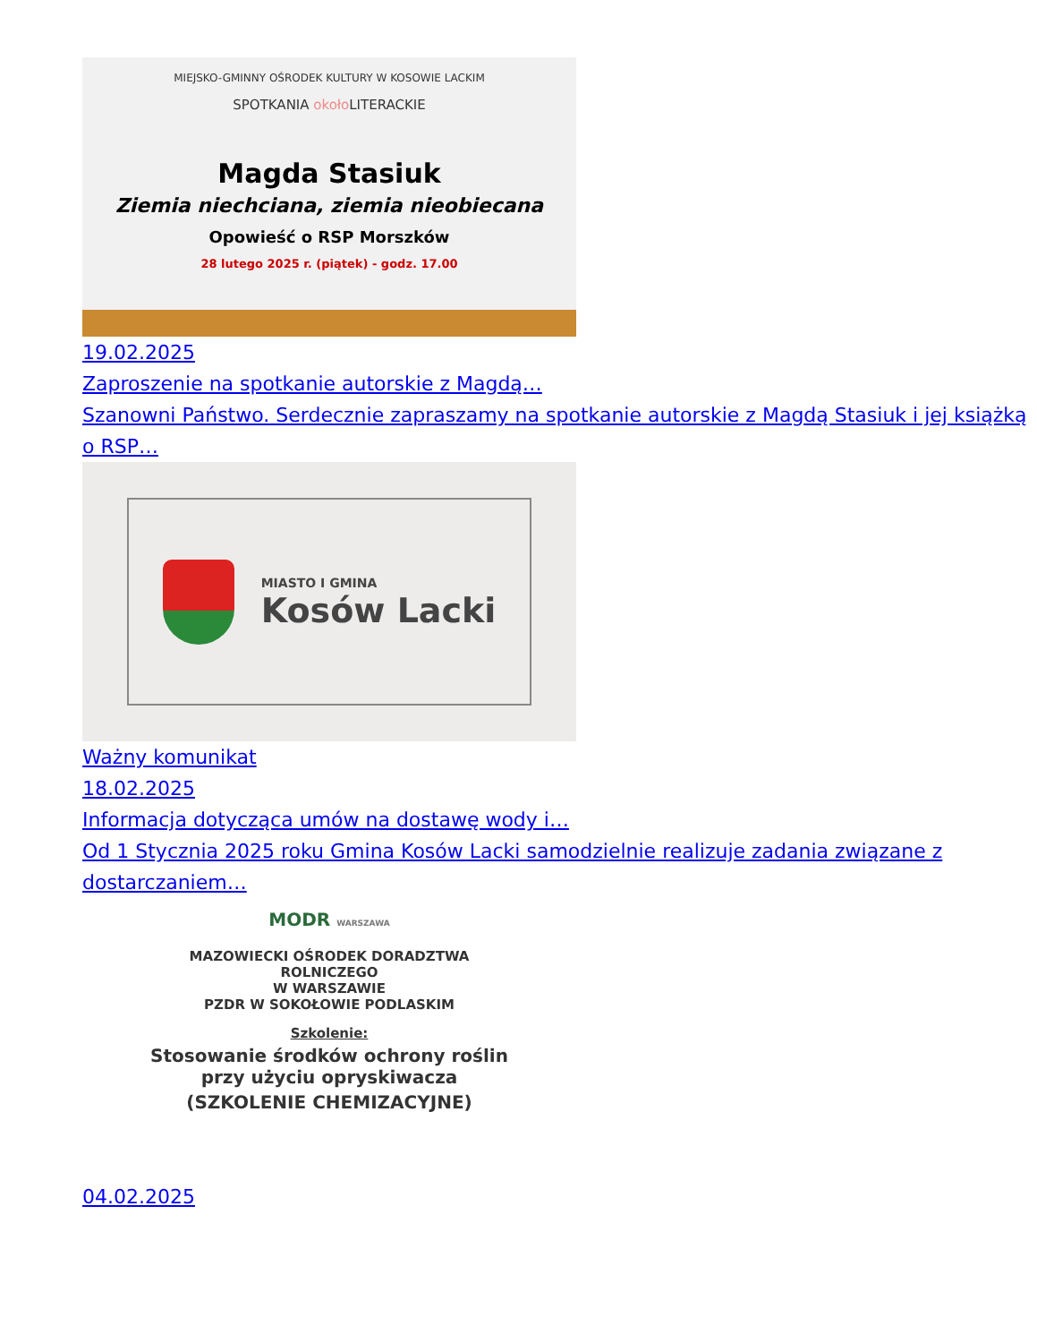MIEJSKO-GMINNY OŚRODEK KULTURY W KOSOWIE LACKIM
SPOTKANIA około LITERACKIE
Magda Stasiuk
Ziemia niechciana, ziemia nieobiecana
Opowieść o RSP Morszków
28 lutego 2025 r. (piątek) - godz. 17.00
19.02.2025
Zaproszenie na spotkanie autorskie z Magdą…
Szanowni Państwo. Serdecznie zapraszamy na spotkanie autorskie z Magdą Stasiuk i jej książką o RSP…
MIASTO I GMINA
Kosów Lacki
Ważny komunikat
18.02.2025
Informacja dotycząca umów na dostawę wody i…
Od 1 Stycznia 2025 roku Gmina Kosów Lacki samodzielnie realizuje zadania związane z dostarczaniem…
MODR WARSZAWA
MAZOWIECKI OŚRODEK DORADZTWA
ROLNICZEGO
W WARSZAWIE
PZDR W SOKOŁOWIE PODLASKIM
Szkolenie:
Stosowanie środków ochrony roślin
przy użyciu opryskiwacza
(SZKOLENIE CHEMIZACYJNE)
04.02.2025